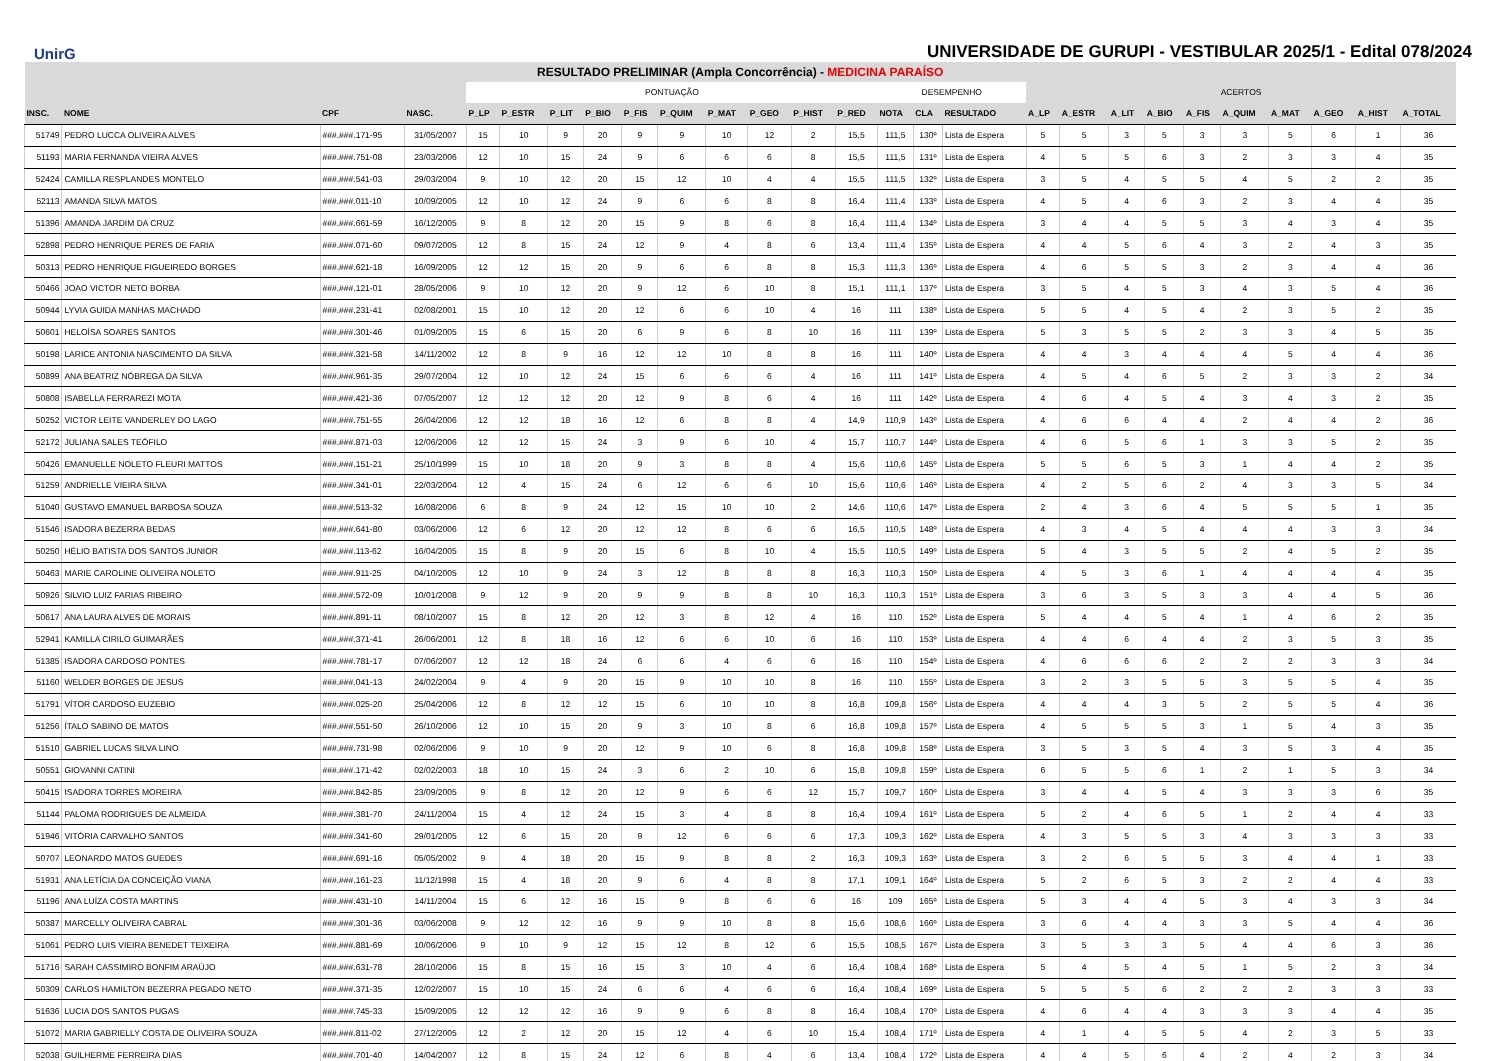UnirG
UNIVERSIDADE DE GURUPI - VESTIBULAR 2025/1 - Edital 078/2024
| RESULTADO PRELIMINAR (Ampla Concorrência) - MEDICINA PARAÍSO | | | | | | | | | | | | | | | | | | | | | | | | | | |
| --- | --- | --- | --- | --- | --- | --- | --- | --- | --- | --- | --- | --- | --- | --- | --- | --- | --- | --- | --- | --- | --- | --- | --- | --- | --- | --- |
| | | | | PONTUAÇÃO | | | | | | | | | | DESEMPENHO | | | ACERTOS | | | | | | | | | |
| INSC. | NOME | CPF | NASC. | P_LP | P_ESTR | P_LIT | P_BIO | P_FIS | P_QUIM | P_MAT | P_GEO | P_HIST | P_RED | NOTA | CLA | RESULTADO | A_LP | A_ESTR | A_LIT | A_BIO | A_FIS | A_QUIM | A_MAT | A_GEO | A_HIST | A_TOTAL |
| 51749 | PEDRO LUCCA OLIVEIRA ALVES | ###.###.171-95 | 31/05/2007 | 15 | 10 | 9 | 20 | 9 | 9 | 10 | 12 | 2 | 15,5 | 111,5 | 130º | Lista de Espera | 5 | 5 | 3 | 5 | 3 | 3 | 5 | 6 | 1 | 36 |
| 51193 | MARIA FERNANDA VIEIRA ALVES | ###.###.751-08 | 23/03/2006 | 12 | 10 | 15 | 24 | 9 | 6 | 6 | 6 | 8 | 15,5 | 111,5 | 131º | Lista de Espera | 4 | 5 | 5 | 6 | 3 | 2 | 3 | 3 | 4 | 35 |
| 52424 | CAMILLA RESPLANDES MONTELO | ###.###.541-03 | 29/03/2004 | 9 | 10 | 12 | 20 | 15 | 12 | 10 | 4 | 4 | 15,5 | 111,5 | 132º | Lista de Espera | 3 | 5 | 4 | 5 | 5 | 4 | 5 | 2 | 2 | 35 |
| 52113 | AMANDA SILVA MATOS | ###.###.011-10 | 10/09/2005 | 12 | 10 | 12 | 24 | 9 | 6 | 6 | 8 | 8 | 16,4 | 111,4 | 133º | Lista de Espera | 4 | 5 | 4 | 6 | 3 | 2 | 3 | 4 | 4 | 35 |
| 51396 | AMANDA JARDIM DA CRUZ | ###.###.661-59 | 16/12/2005 | 9 | 8 | 12 | 20 | 15 | 9 | 8 | 6 | 8 | 16,4 | 111,4 | 134º | Lista de Espera | 3 | 4 | 4 | 5 | 5 | 3 | 4 | 3 | 4 | 35 |
| 52898 | PEDRO HENRIQUE PERES DE FARIA | ###.###.071-60 | 09/07/2005 | 12 | 8 | 15 | 24 | 12 | 9 | 4 | 8 | 6 | 13,4 | 111,4 | 135º | Lista de Espera | 4 | 4 | 5 | 6 | 4 | 3 | 2 | 4 | 3 | 35 |
| 50313 | PEDRO HENRIQUE FIGUEIREDO BORGES | ###.###.621-18 | 16/09/2005 | 12 | 12 | 15 | 20 | 9 | 6 | 6 | 8 | 8 | 15,3 | 111,3 | 136º | Lista de Espera | 4 | 6 | 5 | 5 | 3 | 2 | 3 | 4 | 4 | 36 |
| 50466 | JOAO VICTOR NETO BORBA | ###.###.121-01 | 28/05/2006 | 9 | 10 | 12 | 20 | 9 | 12 | 6 | 10 | 8 | 15,1 | 111,1 | 137º | Lista de Espera | 3 | 5 | 4 | 5 | 3 | 4 | 3 | 5 | 4 | 36 |
| 50944 | LYVIA GUIDA MANHAS MACHADO | ###.###.231-41 | 02/08/2001 | 15 | 10 | 12 | 20 | 12 | 6 | 6 | 10 | 4 | 16 | 111 | 138º | Lista de Espera | 5 | 5 | 4 | 5 | 4 | 2 | 3 | 5 | 2 | 35 |
| 50601 | HELOÍSA SOARES SANTOS | ###.###.301-46 | 01/09/2005 | 15 | 6 | 15 | 20 | 6 | 9 | 6 | 8 | 10 | 16 | 111 | 139º | Lista de Espera | 5 | 3 | 5 | 5 | 2 | 3 | 3 | 4 | 5 | 35 |
| 50198 | LARICE ANTONIA NASCIMENTO DA SILVA | ###.###.321-58 | 14/11/2002 | 12 | 8 | 9 | 16 | 12 | 12 | 10 | 8 | 8 | 16 | 111 | 140º | Lista de Espera | 4 | 4 | 3 | 4 | 4 | 4 | 5 | 4 | 4 | 36 |
| 50899 | ANA BEATRIZ NÓBREGA DA SILVA | ###.###.961-35 | 29/07/2004 | 12 | 10 | 12 | 24 | 15 | 6 | 6 | 6 | 4 | 16 | 111 | 141º | Lista de Espera | 4 | 5 | 4 | 6 | 5 | 2 | 3 | 3 | 2 | 34 |
| 50808 | ISABELLA FERRAREZI MOTA | ###.###.421-36 | 07/05/2007 | 12 | 12 | 12 | 20 | 12 | 9 | 8 | 6 | 4 | 16 | 111 | 142º | Lista de Espera | 4 | 6 | 4 | 5 | 4 | 3 | 4 | 3 | 2 | 35 |
| 50252 | VICTOR LEITE VANDERLEY DO LAGO | ###.###.751-55 | 26/04/2006 | 12 | 12 | 18 | 16 | 12 | 6 | 8 | 8 | 4 | 14,9 | 110,9 | 143º | Lista de Espera | 4 | 6 | 6 | 4 | 4 | 2 | 4 | 4 | 2 | 36 |
| 52172 | JULIANA SALES TEÓFILO | ###.###.871-03 | 12/06/2006 | 12 | 12 | 15 | 24 | 3 | 9 | 6 | 10 | 4 | 15,7 | 110,7 | 144º | Lista de Espera | 4 | 6 | 5 | 6 | 1 | 3 | 3 | 5 | 2 | 35 |
| 50426 | EMANUELLE NOLETO FLEURI MATTOS | ###.###.151-21 | 25/10/1999 | 15 | 10 | 18 | 20 | 9 | 3 | 8 | 8 | 4 | 15,6 | 110,6 | 145º | Lista de Espera | 5 | 5 | 6 | 5 | 3 | 1 | 4 | 4 | 2 | 35 |
| 51259 | ANDRIELLE VIEIRA SILVA | ###.###.341-01 | 22/03/2004 | 12 | 4 | 15 | 24 | 6 | 12 | 6 | 6 | 10 | 15,6 | 110,6 | 146º | Lista de Espera | 4 | 2 | 5 | 6 | 2 | 4 | 3 | 3 | 5 | 34 |
| 51040 | GUSTAVO EMANUEL BARBOSA SOUZA | ###.###.513-32 | 16/08/2006 | 6 | 8 | 9 | 24 | 12 | 15 | 10 | 10 | 2 | 14,6 | 110,6 | 147º | Lista de Espera | 2 | 4 | 3 | 6 | 4 | 5 | 5 | 5 | 1 | 35 |
| 51546 | ISADORA BEZERRA BEDAS | ###.###.641-80 | 03/06/2006 | 12 | 6 | 12 | 20 | 12 | 12 | 8 | 6 | 6 | 16,5 | 110,5 | 148º | Lista de Espera | 4 | 3 | 4 | 5 | 4 | 4 | 4 | 3 | 3 | 34 |
| 50250 | HÉLIO BATISTA DOS SANTOS JUNIOR | ###.###.113-62 | 16/04/2005 | 15 | 8 | 9 | 20 | 15 | 6 | 8 | 10 | 4 | 15,5 | 110,5 | 149º | Lista de Espera | 5 | 4 | 3 | 5 | 5 | 2 | 4 | 5 | 2 | 35 |
| 50463 | MARIE CAROLINE OLIVEIRA NOLETO | ###.###.911-25 | 04/10/2005 | 12 | 10 | 9 | 24 | 3 | 12 | 8 | 8 | 8 | 16,3 | 110,3 | 150º | Lista de Espera | 4 | 5 | 3 | 6 | 1 | 4 | 4 | 4 | 4 | 35 |
| 50926 | SILVIO LUIZ FARIAS RIBEIRO | ###.###.572-09 | 10/01/2008 | 9 | 12 | 9 | 20 | 9 | 9 | 8 | 8 | 10 | 16,3 | 110,3 | 151º | Lista de Espera | 3 | 6 | 3 | 5 | 3 | 3 | 4 | 4 | 5 | 36 |
| 50617 | ANA LAURA ALVES DE MORAIS | ###.###.891-11 | 08/10/2007 | 15 | 8 | 12 | 20 | 12 | 3 | 8 | 12 | 4 | 16 | 110 | 152º | Lista de Espera | 5 | 4 | 4 | 5 | 4 | 1 | 4 | 6 | 2 | 35 |
| 52941 | KAMILLA CIRILO GUIMARÃES | ###.###.371-41 | 26/06/2001 | 12 | 8 | 18 | 16 | 12 | 6 | 6 | 10 | 6 | 16 | 110 | 153º | Lista de Espera | 4 | 4 | 6 | 4 | 4 | 2 | 3 | 5 | 3 | 35 |
| 51385 | ISADORA CARDOSO PONTES | ###.###.781-17 | 07/06/2007 | 12 | 12 | 18 | 24 | 6 | 6 | 4 | 6 | 6 | 16 | 110 | 154º | Lista de Espera | 4 | 6 | 6 | 6 | 2 | 2 | 2 | 3 | 3 | 34 |
| 51160 | WELDER BORGES DE JESUS | ###.###.041-13 | 24/02/2004 | 9 | 4 | 9 | 20 | 15 | 9 | 10 | 10 | 8 | 16 | 110 | 155º | Lista de Espera | 3 | 2 | 3 | 5 | 5 | 3 | 5 | 5 | 4 | 35 |
| 51791 | VÍTOR CARDOSO EUZEBIO | ###.###.025-20 | 25/04/2006 | 12 | 8 | 12 | 12 | 15 | 6 | 10 | 10 | 8 | 16,8 | 109,8 | 156º | Lista de Espera | 4 | 4 | 4 | 3 | 5 | 2 | 5 | 5 | 4 | 36 |
| 51256 | ÍTALO SABINO DE MATOS | ###.###.551-50 | 26/10/2006 | 12 | 10 | 15 | 20 | 9 | 3 | 10 | 8 | 6 | 16,8 | 109,8 | 157º | Lista de Espera | 4 | 5 | 5 | 5 | 3 | 1 | 5 | 4 | 3 | 35 |
| 51510 | GABRIEL LUCAS SILVA LINO | ###.###.731-98 | 02/06/2006 | 9 | 10 | 9 | 20 | 12 | 9 | 10 | 6 | 8 | 16,8 | 109,8 | 158º | Lista de Espera | 3 | 5 | 3 | 5 | 4 | 3 | 5 | 3 | 4 | 35 |
| 50551 | GIOVANNI CATINI | ###.###.171-42 | 02/02/2003 | 18 | 10 | 15 | 24 | 3 | 6 | 2 | 10 | 6 | 15,8 | 109,8 | 159º | Lista de Espera | 6 | 5 | 5 | 6 | 1 | 2 | 1 | 5 | 3 | 34 |
| 50415 | ISADORA TORRES MOREIRA | ###.###.842-85 | 23/09/2005 | 9 | 8 | 12 | 20 | 12 | 9 | 6 | 6 | 12 | 15,7 | 109,7 | 160º | Lista de Espera | 3 | 4 | 4 | 5 | 4 | 3 | 3 | 3 | 6 | 35 |
| 51144 | PALOMA RODRIGUES DE ALMEIDA | ###.###.381-70 | 24/11/2004 | 15 | 4 | 12 | 24 | 15 | 3 | 4 | 8 | 8 | 16,4 | 109,4 | 161º | Lista de Espera | 5 | 2 | 4 | 6 | 5 | 1 | 2 | 4 | 4 | 33 |
| 51946 | VITÓRIA CARVALHO SANTOS | ###.###.341-60 | 29/01/2005 | 12 | 6 | 15 | 20 | 9 | 12 | 6 | 6 | 6 | 17,3 | 109,3 | 162º | Lista de Espera | 4 | 3 | 5 | 5 | 3 | 4 | 3 | 3 | 3 | 33 |
| 50707 | LEONARDO MATOS GUEDES | ###.###.691-16 | 05/05/2002 | 9 | 4 | 18 | 20 | 15 | 9 | 8 | 8 | 2 | 16,3 | 109,3 | 163º | Lista de Espera | 3 | 2 | 6 | 5 | 5 | 3 | 4 | 4 | 1 | 33 |
| 51931 | ANA LETÍCIA DA CONCEIÇÃO VIANA | ###.###.161-23 | 11/12/1998 | 15 | 4 | 18 | 20 | 9 | 6 | 4 | 8 | 8 | 17,1 | 109,1 | 164º | Lista de Espera | 5 | 2 | 6 | 5 | 3 | 2 | 2 | 4 | 4 | 33 |
| 51196 | ANA LUÍZA COSTA MARTINS | ###.###.431-10 | 14/11/2004 | 15 | 6 | 12 | 16 | 15 | 9 | 8 | 6 | 6 | 16 | 109 | 165º | Lista de Espera | 5 | 3 | 4 | 4 | 5 | 3 | 4 | 3 | 3 | 34 |
| 50387 | MARCELLY OLIVEIRA CABRAL | ###.###.301-36 | 03/06/2008 | 9 | 12 | 12 | 16 | 9 | 9 | 10 | 8 | 8 | 15,6 | 108,6 | 166º | Lista de Espera | 3 | 6 | 4 | 4 | 3 | 3 | 5 | 4 | 4 | 36 |
| 51061 | PEDRO LUIS VIEIRA BENEDET TEIXEIRA | ###.###.881-69 | 10/06/2006 | 9 | 10 | 9 | 12 | 15 | 12 | 8 | 12 | 6 | 15,5 | 108,5 | 167º | Lista de Espera | 3 | 5 | 3 | 3 | 5 | 4 | 4 | 6 | 3 | 36 |
| 51716 | SARAH CASSIMIRO BONFIM ARAÚJO | ###.###.631-78 | 28/10/2006 | 15 | 8 | 15 | 16 | 15 | 3 | 10 | 4 | 6 | 16,4 | 108,4 | 168º | Lista de Espera | 5 | 4 | 5 | 4 | 5 | 1 | 5 | 2 | 3 | 34 |
| 50309 | CARLOS HAMILTON BEZERRA PEGADO NETO | ###.###.371-35 | 12/02/2007 | 15 | 10 | 15 | 24 | 6 | 6 | 4 | 6 | 6 | 16,4 | 108,4 | 169º | Lista de Espera | 5 | 5 | 5 | 6 | 2 | 2 | 2 | 3 | 3 | 33 |
| 51636 | LUCIA DOS SANTOS PUGAS | ###.###.745-33 | 15/09/2005 | 12 | 12 | 12 | 16 | 9 | 9 | 6 | 8 | 8 | 16,4 | 108,4 | 170º | Lista de Espera | 4 | 6 | 4 | 4 | 3 | 3 | 3 | 4 | 4 | 35 |
| 51072 | MARIA GABRIELLY COSTA DE OLIVEIRA SOUZA | ###.###.811-02 | 27/12/2005 | 12 | 2 | 12 | 20 | 15 | 12 | 4 | 6 | 10 | 15,4 | 108,4 | 171º | Lista de Espera | 4 | 1 | 4 | 5 | 5 | 4 | 2 | 3 | 5 | 33 |
| 52038 | GUILHERME FERREIRA DIAS | ###.###.701-40 | 14/04/2007 | 12 | 8 | 15 | 24 | 12 | 6 | 8 | 4 | 6 | 13,4 | 108,4 | 172º | Lista de Espera | 4 | 4 | 5 | 6 | 4 | 2 | 4 | 2 | 3 | 34 |